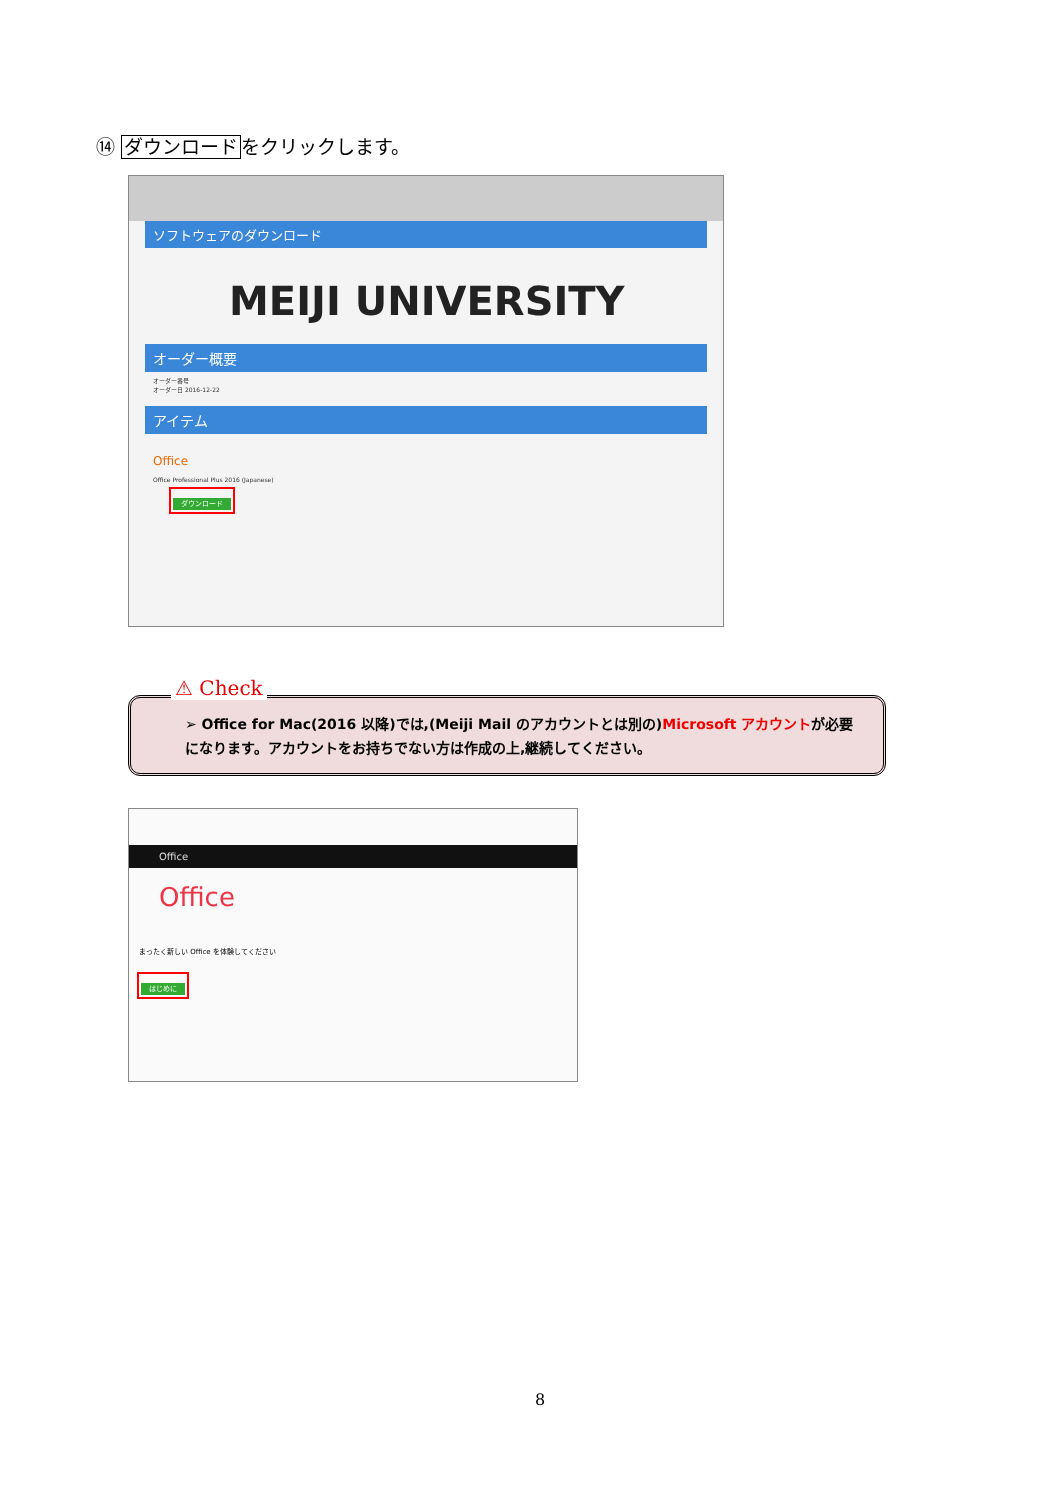⑭ ダウンロードをクリックします。
ソフトウェアのダウンロード
MEIJI UNIVERSITY
オーダー概要
オーダー番号
オーダー日 2016-12-22
アイテム
Office
Office Professional Plus 2016 (Japanese)
ダウンロード
⚠ Check
➢ Office for Mac(2016 以降)では,(Meiji Mail のアカウントとは別の)Microsoft アカウントが必要になります。アカウントをお持ちでない方は作成の上,継続してください。
Office
Office
まったく新しい Office を体験してください
はじめに
8